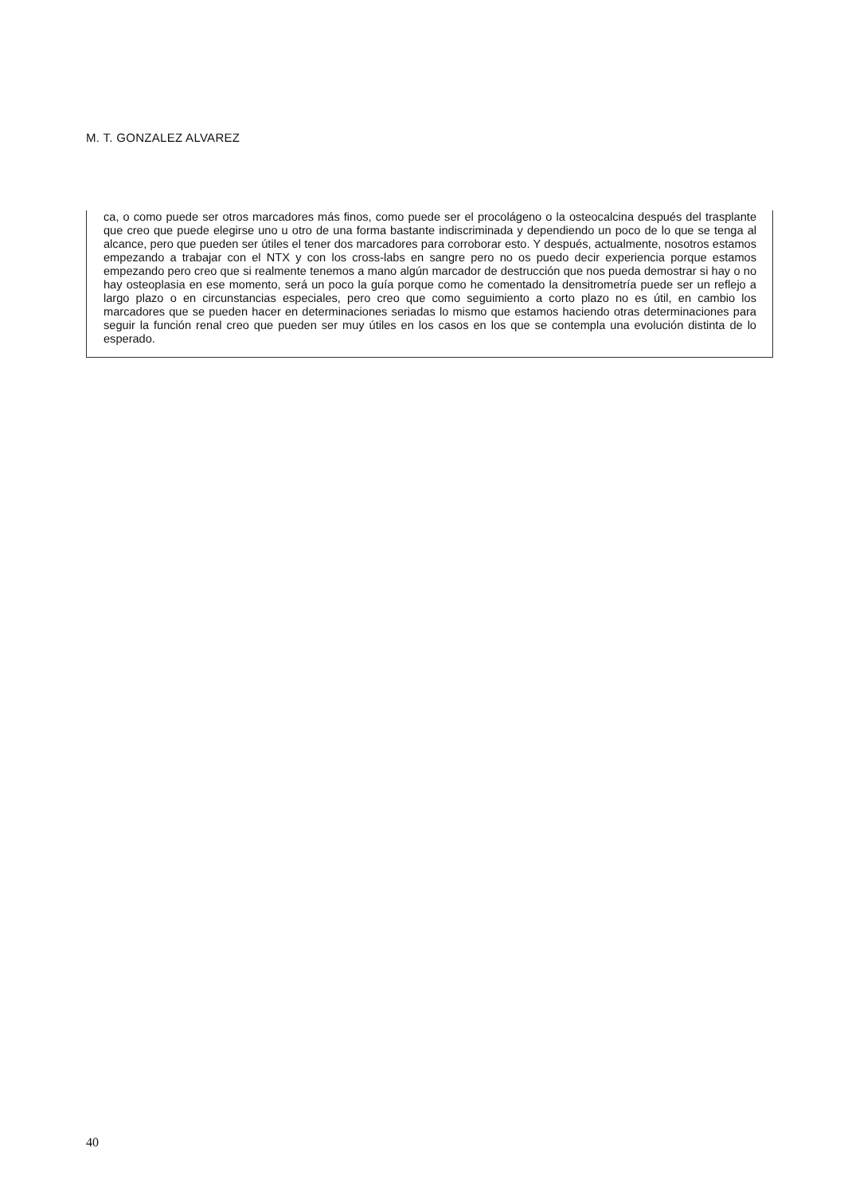M. T. GONZALEZ ALVAREZ
ca, o como puede ser otros marcadores más finos, como puede ser el procolágeno o la osteocalcina después del trasplante que creo que puede elegirse uno u otro de una forma bastante indiscriminada y dependiendo un poco de lo que se tenga al alcance, pero que pueden ser útiles el tener dos marcadores para corroborar esto. Y después, actualmente, nosotros estamos empezando a trabajar con el NTX y con los cross-labs en sangre pero no os puedo decir experiencia porque estamos empezando pero creo que si realmente tenemos a mano algún marcador de destrucción que nos pueda demostrar si hay o no hay osteoplasia en ese momento, será un poco la guía porque como he comentado la densitrometría puede ser un reflejo a largo plazo o en circunstancias especiales, pero creo que como seguimiento a corto plazo no es útil, en cambio los marcadores que se pueden hacer en determinaciones seriadas lo mismo que estamos haciendo otras determinaciones para seguir la función renal creo que pueden ser muy útiles en los casos en los que se contempla una evolución distinta de lo esperado.
40